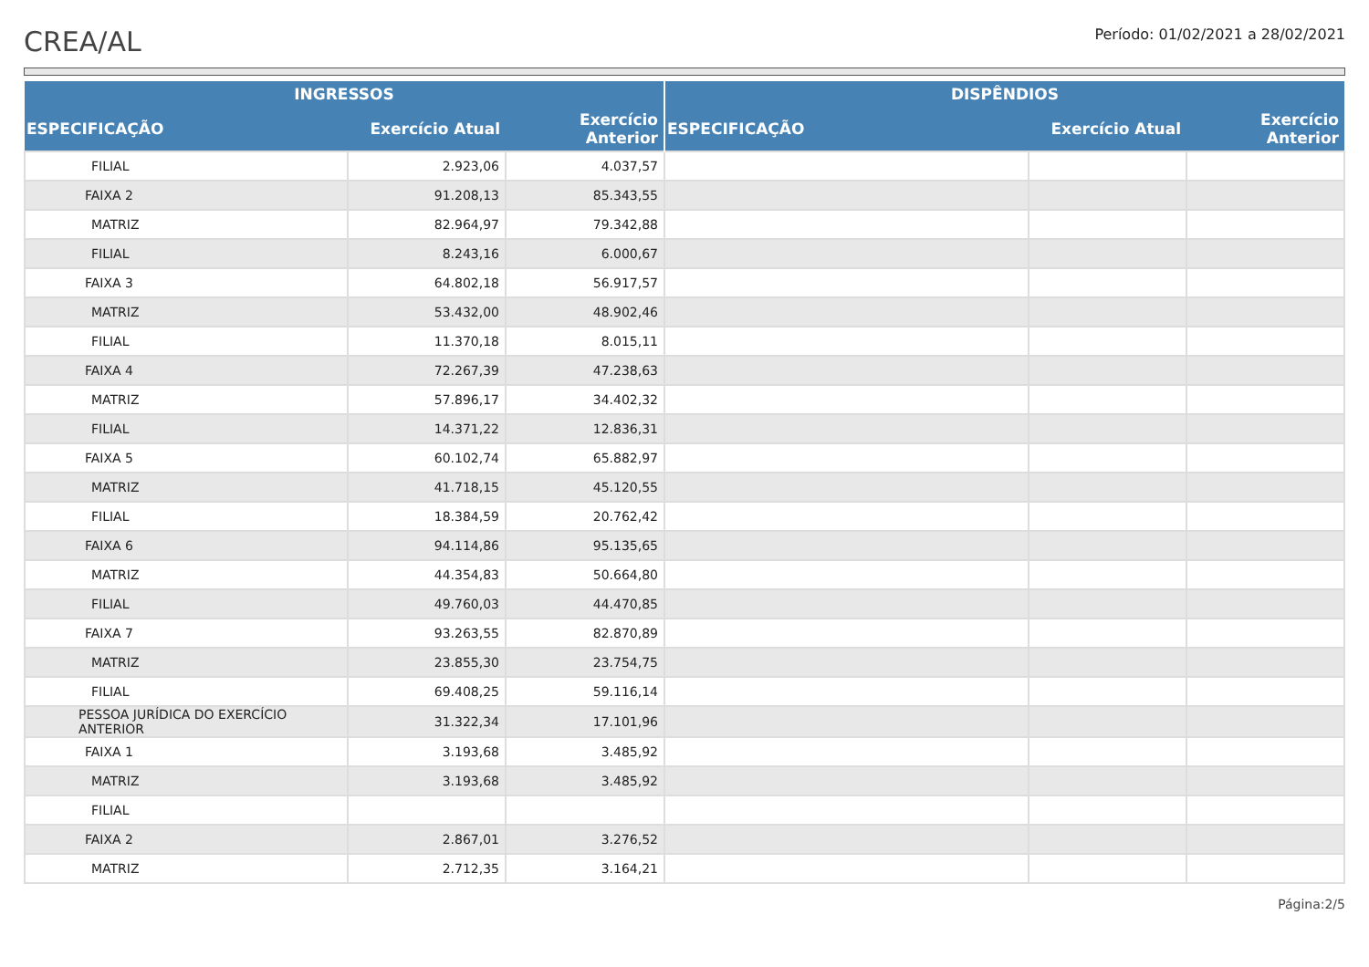CREA/AL
Período: 01/02/2021 a 28/02/2021
| INGRESSOS | | | DISPÊNDIOS | | |
| --- | --- | --- | --- | --- | --- |
| ESPECIFICAÇÃO | Exercício Atual | Exercício Anterior | ESPECIFICAÇÃO | Exercício Atual | Exercício Anterior |
| FILIAL | 2.923,06 | 4.037,57 | | | |
| FAIXA 2 | 91.208,13 | 85.343,55 | | | |
| MATRIZ | 82.964,97 | 79.342,88 | | | |
| FILIAL | 8.243,16 | 6.000,67 | | | |
| FAIXA 3 | 64.802,18 | 56.917,57 | | | |
| MATRIZ | 53.432,00 | 48.902,46 | | | |
| FILIAL | 11.370,18 | 8.015,11 | | | |
| FAIXA 4 | 72.267,39 | 47.238,63 | | | |
| MATRIZ | 57.896,17 | 34.402,32 | | | |
| FILIAL | 14.371,22 | 12.836,31 | | | |
| FAIXA 5 | 60.102,74 | 65.882,97 | | | |
| MATRIZ | 41.718,15 | 45.120,55 | | | |
| FILIAL | 18.384,59 | 20.762,42 | | | |
| FAIXA 6 | 94.114,86 | 95.135,65 | | | |
| MATRIZ | 44.354,83 | 50.664,80 | | | |
| FILIAL | 49.760,03 | 44.470,85 | | | |
| FAIXA 7 | 93.263,55 | 82.870,89 | | | |
| MATRIZ | 23.855,30 | 23.754,75 | | | |
| FILIAL | 69.408,25 | 59.116,14 | | | |
| PESSOA JURÍDICA DO EXERCÍCIO ANTERIOR | 31.322,34 | 17.101,96 | | | |
| FAIXA 1 | 3.193,68 | 3.485,92 | | | |
| MATRIZ | 3.193,68 | 3.485,92 | | | |
| FILIAL | | | | | |
| FAIXA 2 | 2.867,01 | 3.276,52 | | | |
| MATRIZ | 2.712,35 | 3.164,21 | | | |
Página:2/5